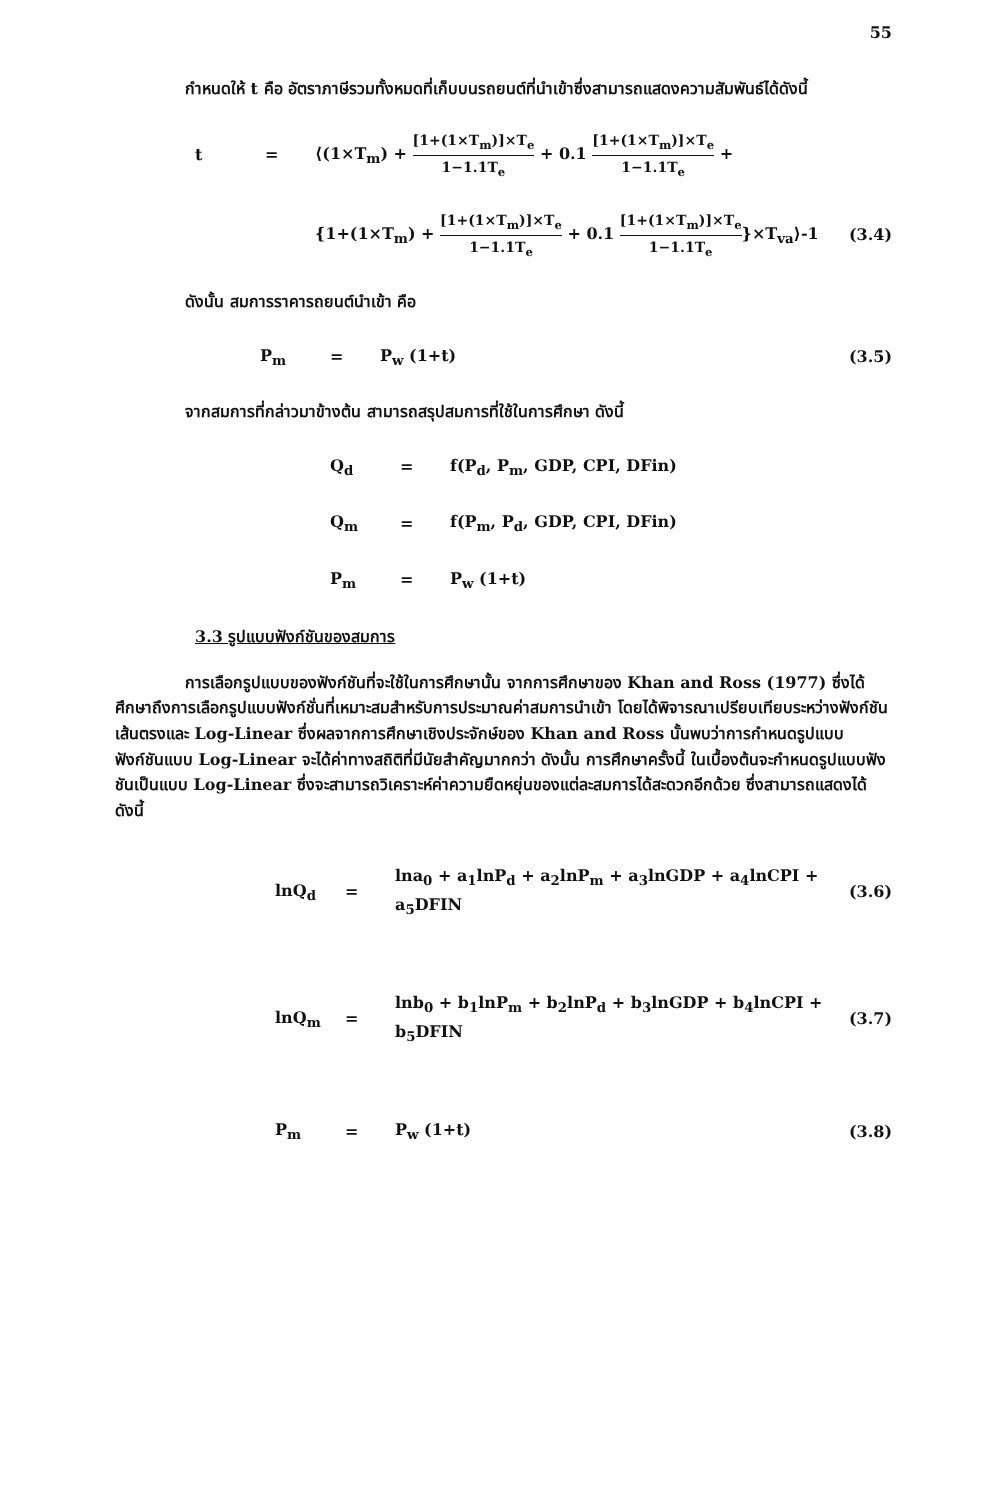55
กำหนดให้ t คือ อัตราภาษีรวมทั้งหมดที่เก็บบนรถยนต์ที่นำเข้าซึ่งสามารถแสดงความสัมพันธ์ได้ดังนี้
t = ⟨(1×T<sub>m</sub>) + [1+(1×T<sub>m</sub>)]×T<sub>e</sub> 1−1.1T<sub>e</sub> + 0.1 [1+(1×T<sub>m</sub>)]×T<sub>e</sub> 1−1.1T<sub>e</sub> +
{1+(1×T<sub>m</sub>) + [1+(1×T<sub>m</sub>)]×T<sub>e</sub> 1−1.1T<sub>e</sub> + 0.1 [1+(1×T<sub>m</sub>)]×T<sub>e</sub> 1−1.1T<sub>e</sub>}×T<sub>va</sub>⟩-1 (3.4)
ดังนั้น สมการราคารถยนต์นำเข้า คือ
P<sub>m</sub> = P<sub>w</sub> (1+t) (3.5)
จากสมการที่กล่าวมาข้างต้น สามารถสรุปสมการที่ใช้ในการศึกษา ดังนี้
Q<sub>d</sub> = f(P<sub>d</sub>, P<sub>m</sub>, GDP, CPI, DFin)
Q<sub>m</sub> = f(P<sub>m</sub>, P<sub>d</sub>, GDP, CPI, DFin)
P<sub>m</sub> = P<sub>w</sub> (1+t)
3.3 รูปแบบฟังก์ชันของสมการ
การเลือกรูปแบบของฟังก์ชันที่จะใช้ในการศึกษานั้น จากการศึกษาของ Khan and Ross (1977) ซึ่งได้ศึกษาถึงการเลือกรูปแบบฟังก์ชั่นที่เหมาะสมสำหรับการประมาณค่าสมการนำเข้า โดยได้พิจารณาเปรียบเทียบระหว่างฟังก์ชันเส้นตรงและ Log-Linear ซึ่งผลจากการศึกษาเชิงประจักษ์ของ Khan and Ross นั้นพบว่าการกำหนดรูปแบบฟังก์ชันแบบ Log-Linear จะได้ค่าทางสถิติที่มีนัยสำคัญมากกว่า ดังนั้น การศึกษาครั้งนี้ ในเบื้องต้นจะกำหนดรูปแบบฟังชันเป็นแบบ Log-Linear ซึ่งจะสามารถวิเคราะห์ค่าความยืดหยุ่นของแต่ละสมการได้สะดวกอีกด้วย ซึ่งสามารถแสดงได้ ดังนี้
lnQ<sub>d</sub> = lna<sub>0</sub> + a<sub>1</sub>lnP<sub>d</sub> + a<sub>2</sub>lnP<sub>m</sub> + a<sub>3</sub>lnGDP + a<sub>4</sub>lnCPI + a<sub>5</sub>DFIN (3.6)
lnQ<sub>m</sub> = lnb<sub>0</sub> + b<sub>1</sub>lnP<sub>m</sub> + b<sub>2</sub>lnP<sub>d</sub> + b<sub>3</sub>lnGDP + b<sub>4</sub>lnCPI + b<sub>5</sub>DFIN (3.7)
P<sub>m</sub> = P<sub>w</sub> (1+t) (3.8)